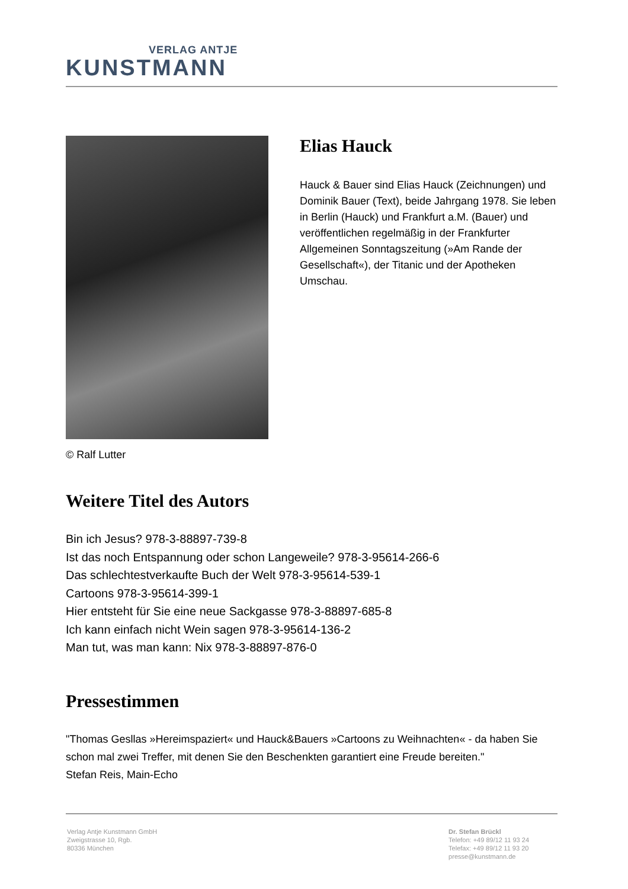VERLAG ANTJE
KUNSTMANN
© Ralf Lutter
Elias Hauck
Hauck & Bauer sind Elias Hauck (Zeichnungen) und Dominik Bauer (Text), beide Jahrgang 1978. Sie leben in Berlin (Hauck) und Frankfurt a.M. (Bauer) und veröffentlichen regelmäßig in der Frankfurter Allgemeinen Sonntagszeitung (»Am Rande der Gesellschaft«), der Titanic und der Apotheken Umschau.
Weitere Titel des Autors
Bin ich Jesus? 978-3-88897-739-8
Ist das noch Entspannung oder schon Langeweile? 978-3-95614-266-6
Das schlechtestverkaufte Buch der Welt 978-3-95614-539-1
Cartoons 978-3-95614-399-1
Hier entsteht für Sie eine neue Sackgasse 978-3-88897-685-8
Ich kann einfach nicht Wein sagen 978-3-95614-136-2
Man tut, was man kann: Nix 978-3-88897-876-0
Pressestimmen
"Thomas Gesllas »Hereimspaziert« und Hauck&Bauers »Cartoons zu Weihnachten« - da haben Sie schon mal zwei Treffer, mit denen Sie den Beschenkten garantiert eine Freude bereiten."
Stefan Reis, Main-Echo
Verlag Antje Kunstmann GmbH
Zweigstrasse 10, Rgb.
80336 München
Dr. Stefan Brückl
Telefon: +49 89/12 11 93 24
Telefax: +49 89/12 11 93 20
presse@kunstmann.de